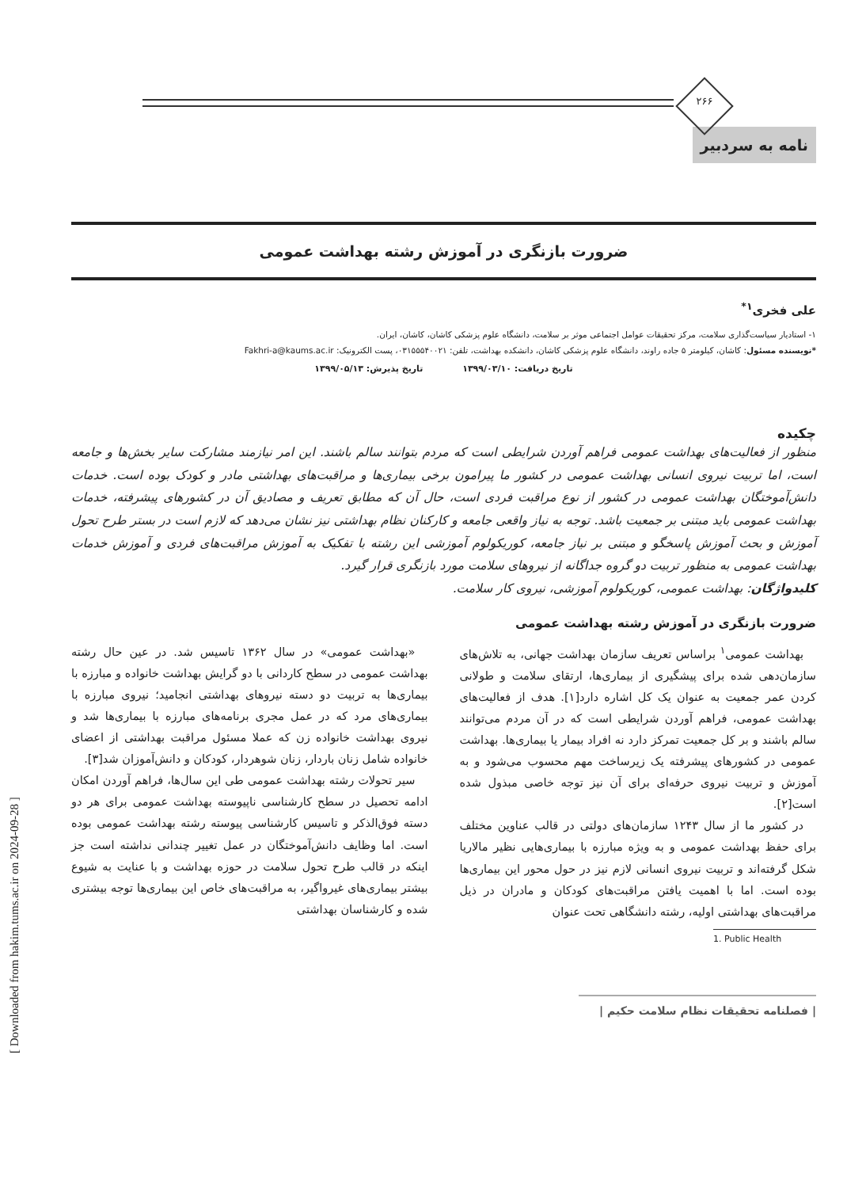۲۶۶
نامه به سردبیر
ضرورت بازنگری در آموزش رشته بهداشت عمومی
علی فخری<sup>۱*</sup>
۱- استادیار سیاست‌گذاری سلامت، مرکز تحقیقات عوامل اجتماعی موثر بر سلامت، دانشگاه علوم پزشکی کاشان، کاشان، ایران.
*نویسنده مسئول: کاشان، کیلومتر ۵ جاده راوند، دانشگاه علوم پزشکی کاشان، دانشکده بهداشت، تلفن: ۰۳۱۵۵۵۴۰۰۲۱، پست الکترونیک: Fakhri-a@kaums.ac.ir
تاریخ دریافت: ۱۳۹۹/۰۳/۱۰ تاریخ پذیرش: ۱۳۹۹/۰۵/۱۳
چکیده
منظور از فعالیت‌های بهداشت عمومی فراهم آوردن شرایطی است که مردم بتوانند سالم باشند. این امر نیازمند مشارکت سایر بخش‌ها و جامعه است، اما تربیت نیروی انسانی بهداشت عمومی در کشور ما پیرامون برخی بیماری‌ها و مراقبت‌های بهداشتی مادر و کودک بوده است. خدمات دانش‌آموختگان بهداشت عمومی در کشور از نوع مراقبت فردی است، حال آن که مطابق تعریف و مصادیق آن در کشورهای پیشرفته، خدمات بهداشت عمومی باید مبتنی بر جمعیت باشد. توجه به نیاز واقعی جامعه و کارکنان نظام بهداشتی نیز نشان می‌دهد که لازم است در بستر طرح تحول آموزش و بحث آموزش پاسخگو و مبتنی بر نیاز جامعه، کوریکولوم آموزشی این رشته با تفکیک به آموزش مراقبت‌های فردی و آموزش خدمات بهداشت عمومی به منظور تربیت دو گروه جداگانه از نیروهای سلامت مورد بازنگری قرار گیرد.
کلیدواژگان: بهداشت عمومی، کوریکولوم آموزشی، نیروی کار سلامت.
ضرورت بازنگری در آموزش رشته بهداشت عمومی
بهداشت عمومی<sup>۱</sup> براساس تعریف سازمان بهداشت جهانی، به تلاش‌های سازمان‌دهی شده برای پیشگیری از بیماری‌ها، ارتقای سلامت و طولانی کردن عمر جمعیت به عنوان یک کل اشاره دارد[۱]. هدف از فعالیت‌های بهداشت عمومی، فراهم آوردن شرایطی است که در آن مردم می‌توانند سالم باشند و بر کل جمعیت تمرکز دارد نه افراد بیمار یا بیماری‌ها. بهداشت عمومی در کشورهای پیشرفته یک زیرساخت مهم محسوب می‌شود و به آموزش و تربیت نیروی حرفه‌ای برای آن نیز توجه خاصی مبذول شده است[۲].
در کشور ما از سال ۱۲۴۳ سازمان‌های دولتی در قالب عناوین مختلف برای حفظ بهداشت عمومی و به ویژه مبارزه با بیماری‌هایی نظیر مالاریا شکل گرفته‌اند و تربیت نیروی انسانی لازم نیز در حول محور این بیماری‌ها بوده است. اما با اهمیت یافتن مراقبت‌های کودکان و مادران در ذیل مراقبت‌های بهداشتی اولیه، رشته دانشگاهی تحت عنوان
1. Public Health
«بهداشت عمومی» در سال ۱۳۶۲ تاسیس شد. در عین حال رشته بهداشت عمومی در سطح کاردانی با دو گرایش بهداشت خانواده و مبارزه با بیماری‌ها به تربیت دو دسته نیروهای بهداشتی انجامید؛ نیروی مبارزه با بیماری‌های مرد که در عمل مجری برنامه‌های مبارزه با بیماری‌ها شد و نیروی بهداشت خانواده زن که عملا مسئول مراقبت بهداشتی از اعضای خانواده شامل زنان باردار، زنان شوهردار، کودکان و دانش‌آموزان شد[۳].
سیر تحولات رشته بهداشت عمومی طی این سال‌ها، فراهم آوردن امکان ادامه تحصیل در سطح کارشناسی ناپیوسته بهداشت عمومی برای هر دو دسته فوق‌الذکر و تاسیس کارشناسی پیوسته رشته بهداشت عمومی بوده است. اما وظایف دانش‌آموختگان در عمل تغییر چندانی نداشته است جز اینکه در قالب طرح تحول سلامت در حوزه بهداشت و با عنایت به شیوع بیشتر بیماری‌های غیرواگیر، به مراقبت‌های خاص این بیماری‌ها توجه بیشتری شده و کارشناسان بهداشتی
| فصلنامه تحقیقات نظام سلامت حکیم |
[ Downloaded from hakim.tums.ac.ir on 2024-09-28 ]